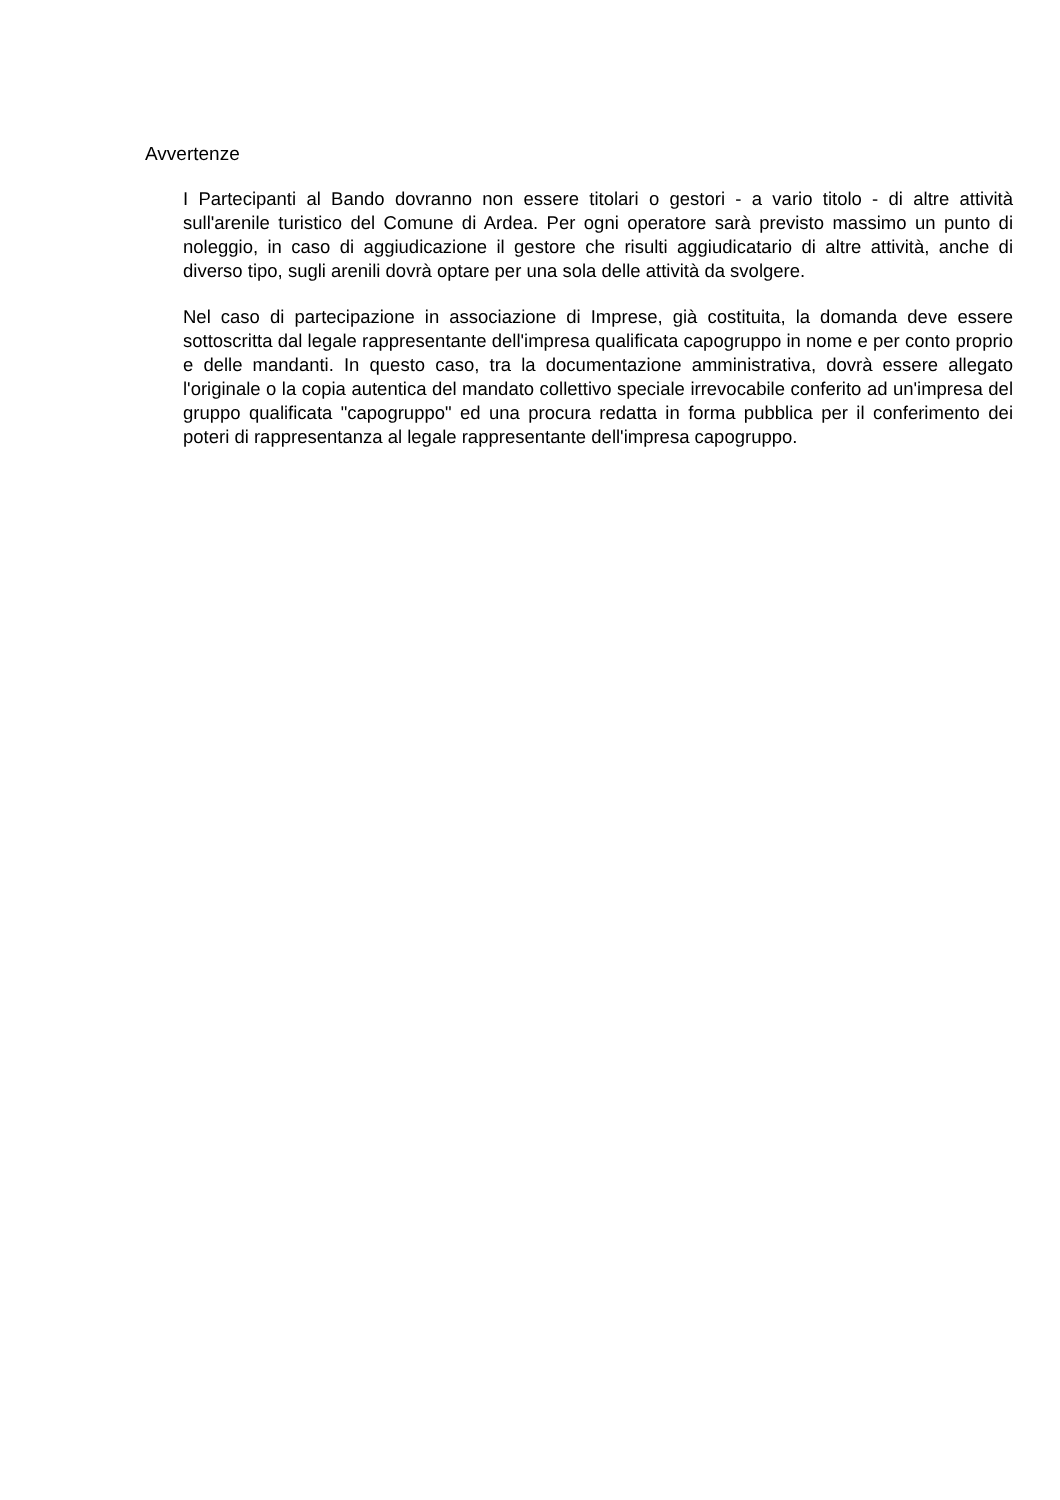Avvertenze
I Partecipanti al Bando dovranno non essere titolari o gestori - a vario titolo - di altre attività sull'arenile turistico del Comune di Ardea. Per ogni operatore sarà previsto massimo un punto di noleggio, in caso di aggiudicazione il gestore che risulti aggiudicatario di altre attività, anche di diverso tipo, sugli arenili dovrà optare per una sola delle attività da svolgere.
Nel caso di partecipazione in associazione di Imprese, già costituita, la domanda deve essere sottoscritta dal legale rappresentante dell'impresa qualificata capogruppo in nome e per conto proprio e delle mandanti. In questo caso, tra la documentazione amministrativa, dovrà essere allegato l'originale o la copia autentica del mandato collettivo speciale irrevocabile conferito ad un'impresa del gruppo qualificata "capogruppo" ed una procura redatta in forma pubblica per il conferimento dei poteri di rappresentanza al legale rappresentante dell'impresa capogruppo.